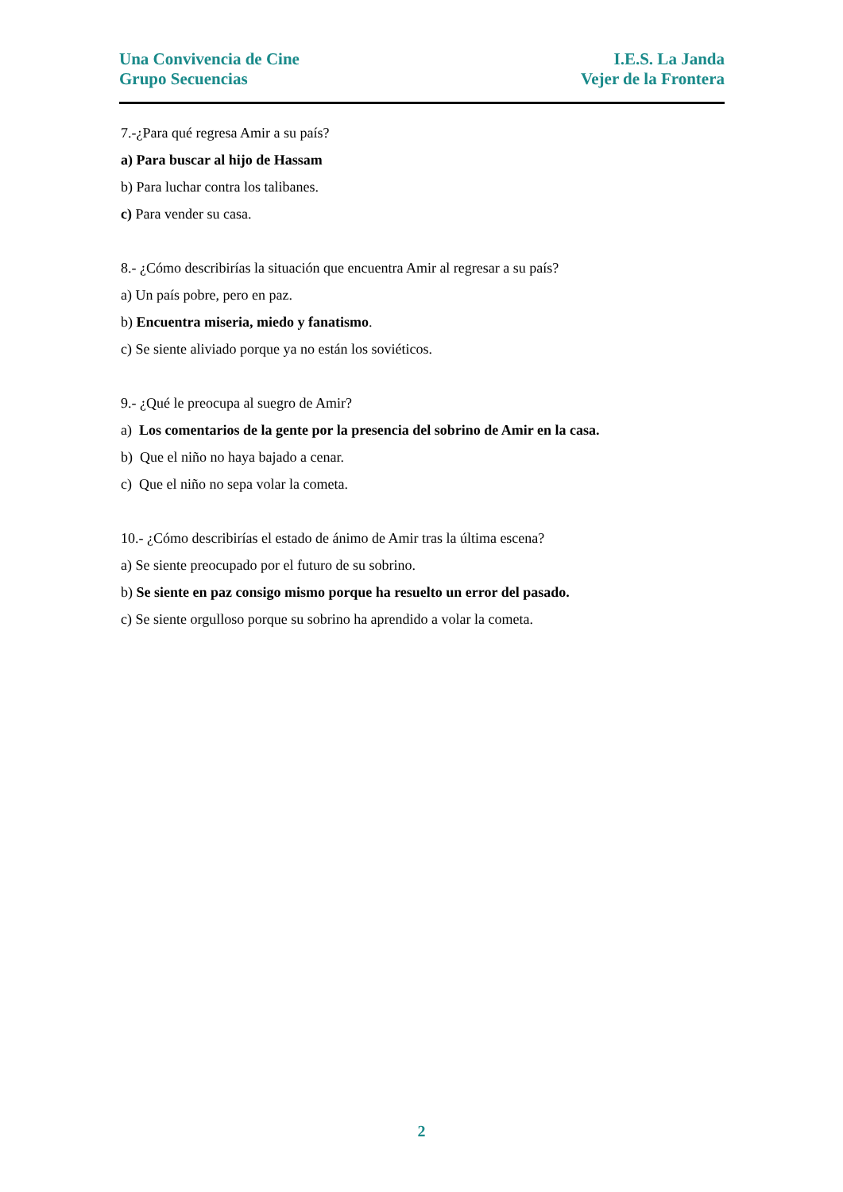Una Convivencia de Cine
Grupo Secuencias
I.E.S. La Janda
Vejer de la Frontera
7.-¿Para qué regresa Amir a su país?
a) Para buscar al hijo de Hassam
b) Para luchar contra los talibanes.
c) Para vender su casa.
8.- ¿Cómo describirías la situación que encuentra Amir al regresar a su país?
a) Un país pobre, pero en paz.
b) Encuentra miseria, miedo y fanatismo.
c) Se siente aliviado porque ya no están los soviéticos.
9.- ¿Qué le preocupa al suegro de Amir?
a) Los comentarios de la gente por la presencia del sobrino de Amir en la casa.
b) Que el niño no haya bajado a cenar.
c) Que el niño no sepa volar la cometa.
10.- ¿Cómo describirías el estado de ánimo de Amir tras la última escena?
a) Se siente preocupado por el futuro de su sobrino.
b) Se siente en paz consigo mismo porque ha resuelto un error del pasado.
c) Se siente orgulloso porque su sobrino ha aprendido a volar la cometa.
2